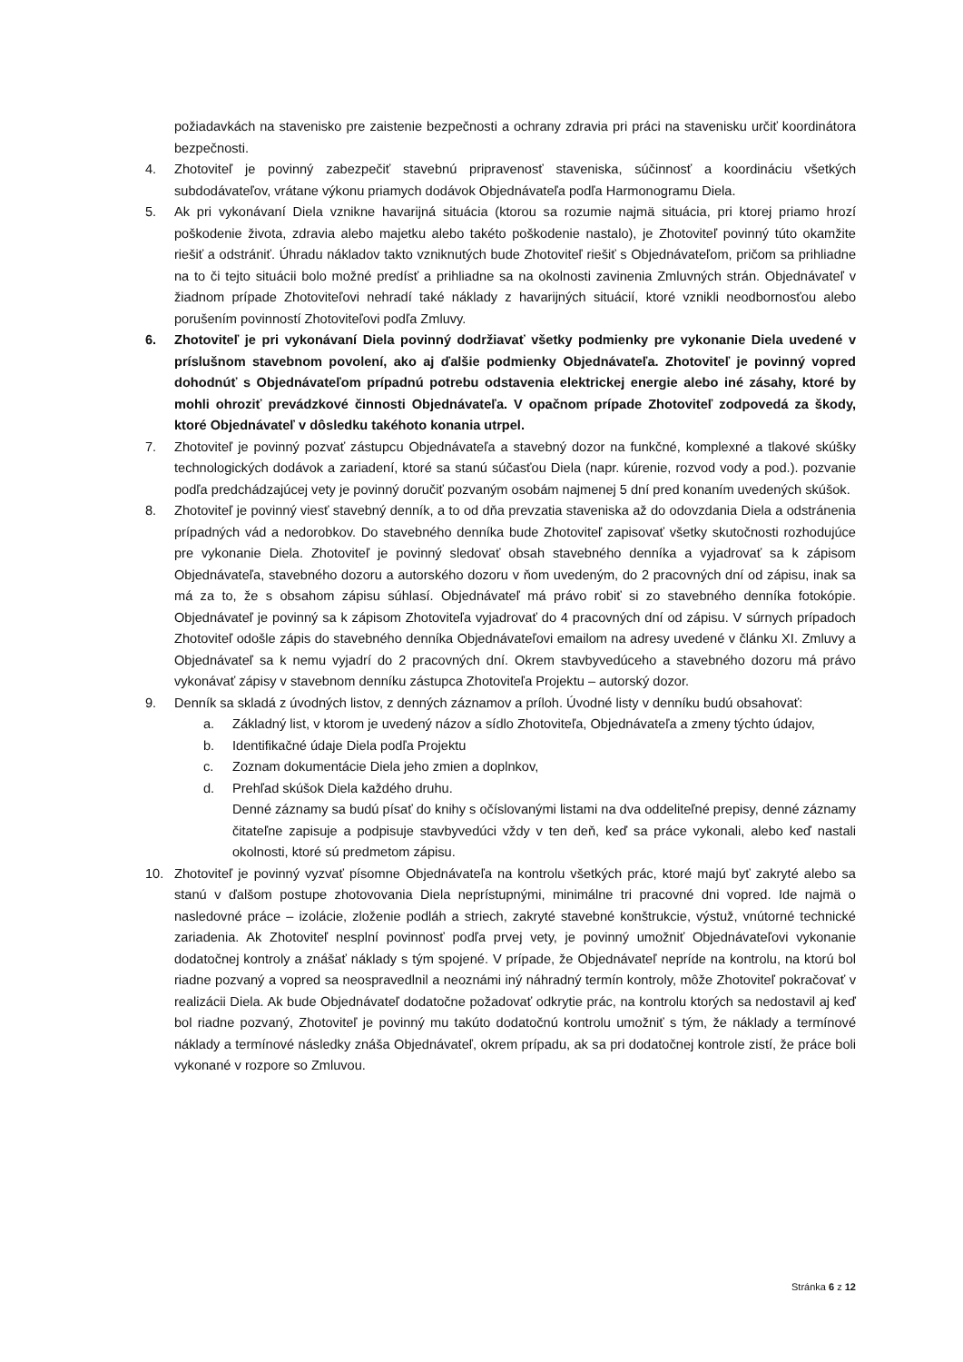požiadavkách na stavenisko pre zaistenie bezpečnosti a ochrany zdravia pri práci na stavenisku určiť koordinátora bezpečnosti.
4. Zhotoviteľ je povinný zabezpečiť stavebnú pripravenosť staveniska, súčinnosť a koordináciu všetkých subdodávateľov, vrátane výkonu priamych dodávok Objednávateľa podľa Harmonogramu Diela.
5. Ak pri vykonávaní Diela vznikne havarijná situácia (ktorou sa rozumie najmä situácia, pri ktorej priamo hrozí poškodenie života, zdravia alebo majetku alebo takéto poškodenie nastalo), je Zhotoviteľ povinný túto okamžite riešiť a odstrániť. Úhradu nákladov takto vzniknutých bude Zhotoviteľ riešiť s Objednávateľom, pričom sa prihliadne na to či tejto situácii bolo možné predísť a prihliadne sa na okolnosti zavinenia Zmluvných strán. Objednávateľ v žiadnom prípade Zhotoviteľovi nehradí také náklady z havarijných situácií, ktoré vznikli neodbornosťou alebo porušením povinností Zhotoviteľovi podľa Zmluvy.
6. Zhotoviteľ je pri vykonávaní Diela povinný dodržiavať všetky podmienky pre vykonanie Diela uvedené v príslušnom stavebnom povolení, ako aj ďalšie podmienky Objednávateľa. Zhotoviteľ je povinný vopred dohodnúť s Objednávateľom prípadnú potrebu odstavenia elektrickej energie alebo iné zásahy, ktoré by mohli ohroziť prevádzkové činnosti Objednávateľa. V opačnom prípade Zhotoviteľ zodpovedá za škody, ktoré Objednávateľ v dôsledku takéhoto konania utrpel.
7. Zhotoviteľ je povinný pozvať zástupcu Objednávateľa a stavebný dozor na funkčné, komplexné a tlakové skúšky technologických dodávok a zariadení, ktoré sa stanú súčasťou Diela (napr. kúrenie, rozvod vody a pod.). pozvanie podľa predchádzajúcej vety je povinný doručiť pozvaným osobám najmenej 5 dní pred konaním uvedených skúšok.
8. Zhotoviteľ je povinný viesť stavebný denník, a to od dňa prevzatia staveniska až do odovzdania Diela a odstránenia prípadných vád a nedorobkov. Do stavebného denníka bude Zhotoviteľ zapisovať všetky skutočnosti rozhodujúce pre vykonanie Diela. Zhotoviteľ je povinný sledovať obsah stavebného denníka a vyjadrovať sa k zápisom Objednávateľa, stavebného dozoru a autorského dozoru v ňom uvedeným, do 2 pracovných dní od zápisu, inak sa má za to, že s obsahom zápisu súhlasí. Objednávateľ má právo robiť si zo stavebného denníka fotokópie. Objednávateľ je povinný sa k zápisom Zhotoviteľa vyjadrovať do 4 pracovných dní od zápisu. V súrnych prípadoch Zhotoviteľ odošle zápis do stavebného denníka Objednávateľovi emailom na adresy uvedené v článku XI. Zmluvy a Objednávateľ sa k nemu vyjadrí do 2 pracovných dní. Okrem stavbyvedúceho a stavebného dozoru má právo vykonávať zápisy v stavebnom denníku zástupca Zhotoviteľa Projektu – autorský dozor.
9. Denník sa skladá z úvodných listov, z denných záznamov a príloh. Úvodné listy v denníku budú obsahovať:
a. Základný list, v ktorom je uvedený názov a sídlo Zhotoviteľa, Objednávateľa a zmeny týchto údajov,
b. Identifikačné údaje Diela podľa Projektu
c. Zoznam dokumentácie Diela jeho zmien a doplnkov,
d. Prehľad skúšok Diela každého druhu.
Denné záznamy sa budú písať do knihy s očíslovanými listami na dva oddeliteľné prepisy, denné záznamy čitateľne zapisuje a podpisuje stavbyvedúci vždy v ten deň, keď sa práce vykonali, alebo keď nastali okolnosti, ktoré sú predmetom zápisu.
10. Zhotoviteľ je povinný vyzvať písomne Objednávateľa na kontrolu všetkých prác, ktoré majú byť zakryté alebo sa stanú v ďalšom postupe zhotovovania Diela neprístupnými, minimálne tri pracovné dni vopred. Ide najmä o nasledovné práce – izolácie, zloženie podláh a striech, zakryté stavebné konštrukcie, výstuž, vnútorné technické zariadenia. Ak Zhotoviteľ nesplní povinnosť podľa prvej vety, je povinný umožniť Objednávateľovi vykonanie dodatočnej kontroly a znášať náklady s tým spojené. V prípade, že Objednávateľ nepríde na kontrolu, na ktorú bol riadne pozvaný a vopred sa neospravedlnil a neoznámi iný náhradný termín kontroly, môže Zhotoviteľ pokračovať v realizácii Diela. Ak bude Objednávateľ dodatočne požadovať odkrytie prác, na kontrolu ktorých sa nedostavil aj keď bol riadne pozvaný, Zhotoviteľ je povinný mu takúto dodatočnú kontrolu umožniť s tým, že náklady a termínové náklady a termínové následky znáša Objednávateľ, okrem prípadu, ak sa pri dodatočnej kontrole zistí, že práce boli vykonané v rozpore so Zmluvou.
Stránka 6 z 12